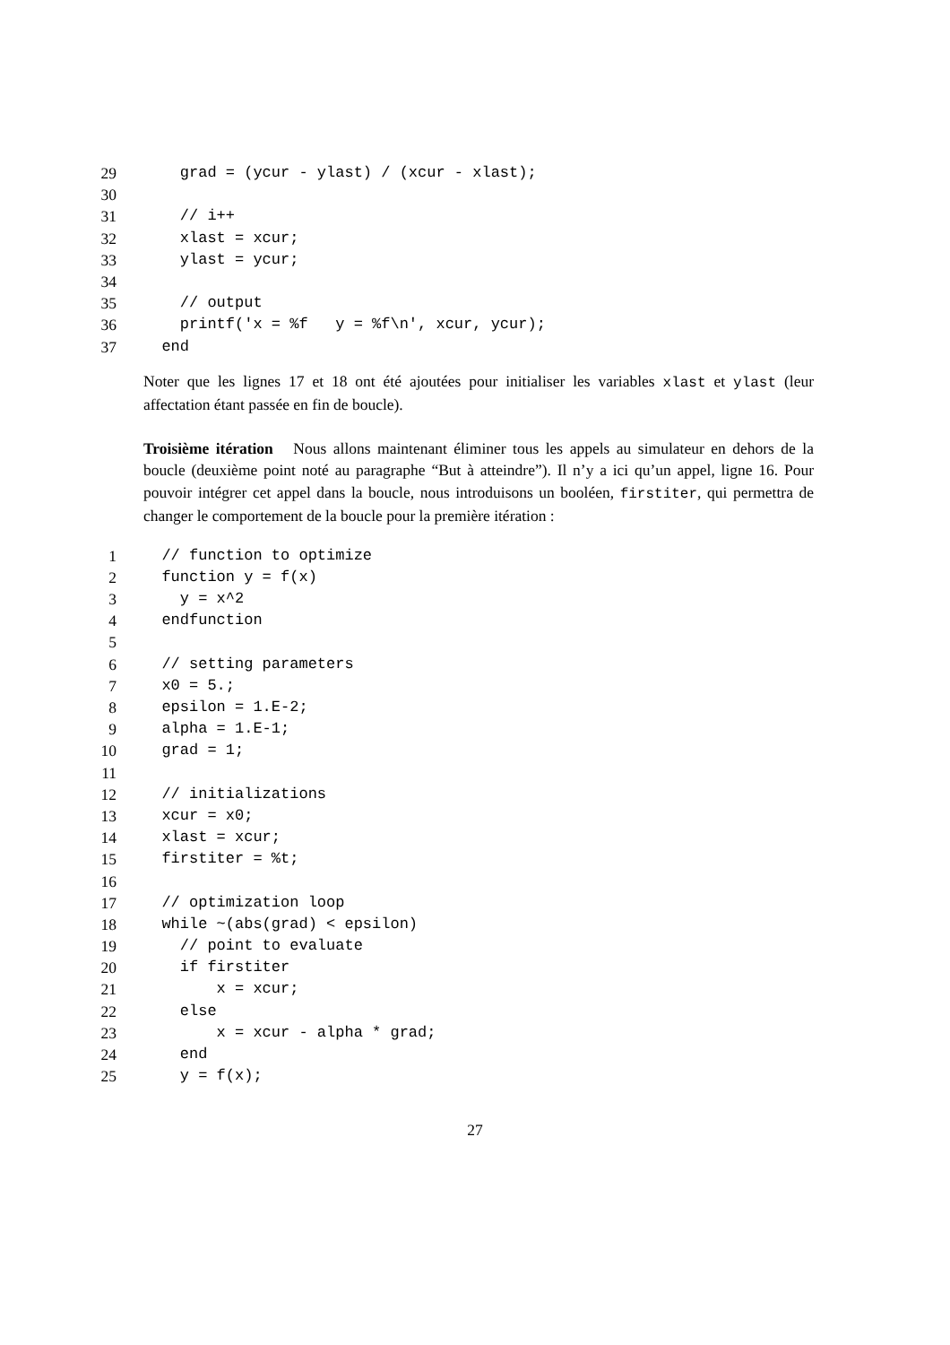29 grad = (ycur - ylast) / (xcur - xlast);
30
31 // i++
32 xlast = xcur;
33 ylast = ycur;
34
35 // output
36 printf('x = %f y = %f\n', xcur, ycur);
37 end
Noter que les lignes 17 et 18 ont été ajoutées pour initialiser les variables xlast et ylast (leur affectation étant passée en fin de boucle).
Troisième itération Nous allons maintenant éliminer tous les appels au simulateur en dehors de la boucle (deuxième point noté au paragraphe “But à atteindre”). Il n’y a ici qu’un appel, ligne 16. Pour pouvoir intégrer cet appel dans la boucle, nous introduisons un booléen, firstiter, qui permettra de changer le comportement de la boucle pour la première itération :
1 // function to optimize
2 function y = f(x)
3 y = x^2
4 endfunction
5
6 // setting parameters
7 x0 = 5.;
8 epsilon = 1.E-2;
9 alpha = 1.E-1;
10 grad = 1;
11
12 // initializations
13 xcur = x0;
14 xlast = xcur;
15 firstiter = %t;
16
17 // optimization loop
18 while ~(abs(grad) < epsilon)
19 // point to evaluate
20 if firstiter
21 x = xcur;
22 else
23 x = xcur - alpha * grad;
24 end
25 y = f(x);
27